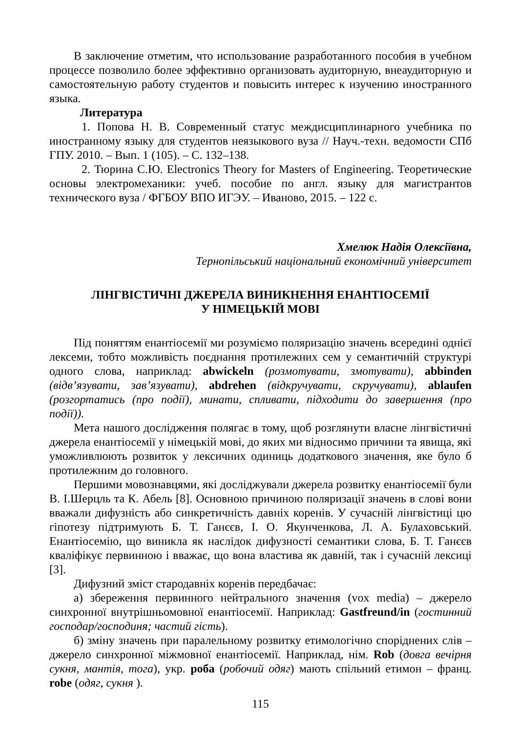В заключение отметим, что использование разработанного пособия в учебном процессе позволило более эффективно организовать аудиторную, внеаудиторную и самостоятельную работу студентов и повысить интерес к изучению иностранного языка.
Литература
1. Попова Н. В. Современный статус междисциплинарного учебника по иностранному языку для студентов неязыкового вуза // Науч.-техн. ведомости СПб ГПУ. 2010. – Вып. 1 (105). – С. 132–138.
2. Тюрина С.Ю. Electronics Theory for Masters of Engineering. Теоретические основы электромеханики: учеб. пособие по англ. языку для магистрантов технического вуза / ФГБОУ ВПО ИГЭУ. – Иваново, 2015. – 122 с.
Хмелюк Надія Олексіївна,
Тернопільський національний економічний університет
ЛІНГВІСТИЧНІ ДЖЕРЕЛА ВИНИКНЕННЯ ЕНАНТІОСЕМІЇ
У НІМЕЦЬКІЙ МОВІ
Під поняттям енантіосемії ми розуміємо поляризацію значень всередині однієї лексеми, тобто можливість поєднання протилежних сем у семантичній структурі одного слова, наприклад: abwickeln (розмотувати, змотувати), abbinden (відв’язувати, зав’язувати), abdrehen (відкручувати, скручувати), ablaufen (розгортатись (про події), минати, спливати, підходити до завершення (про події)).
Мета нашого дослідження полягає в тому, щоб розглянути власне лінгвістичні джерела енантіосемії у німецькій мові, до яких ми відносимо причини та явища, які уможливлюють розвиток у лексичних одиниць додаткового значення, яке було б протилежним до головного.
Першими мовознавцями, які досліджували джерела розвитку енантіосемії були В. І.Шерцль та К. Абель [8]. Основною причиною поляризації значень в слові вони вважали дифузність або синкретичність давніх коренів. У сучасній лінгвістиці цю гіпотезу підтримують Б. Т. Ганєєв, І. О. Якунченкова, Л. А. Булаховський. Енантіосемію, що виникла як наслідок дифузності семантики слова, Б. Т. Ганєєв кваліфікує первинною і вважає, що вона властива як давній, так і сучасній лексиці [3].
Дифузний зміст стародавніх коренів передбачає:
а) збереження первинного нейтрального значення (vox media) – джерело синхронної внутрішньомовної енантіосемії. Наприклад: Gastfreund/in (гостинний господар/господиня; частий гість).
б) зміну значень при паралельному розвитку етимологічно споріднених слів – джерело синхронної міжмовної енантіосемії. Наприклад, нім. Rob (довга вечірня сукня, мантія, тога), укр. роба (робочий одяг) мають спільний етимон – франц. robe (одяг, сукня ).
115